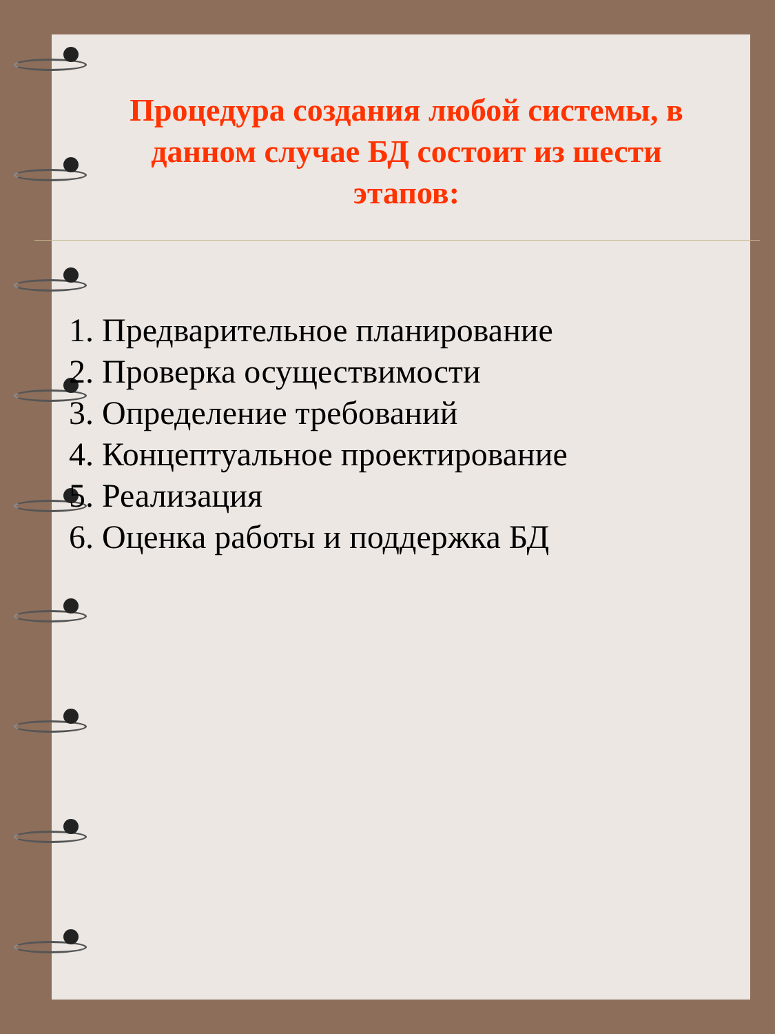Процедура создания любой системы, в данном случае БД состоит из шести этапов:
1. Предварительное планирование
2. Проверка осуществимости
3. Определение требований
4. Концептуальное проектирование
5. Реализация
6. Оценка работы и поддержка БД